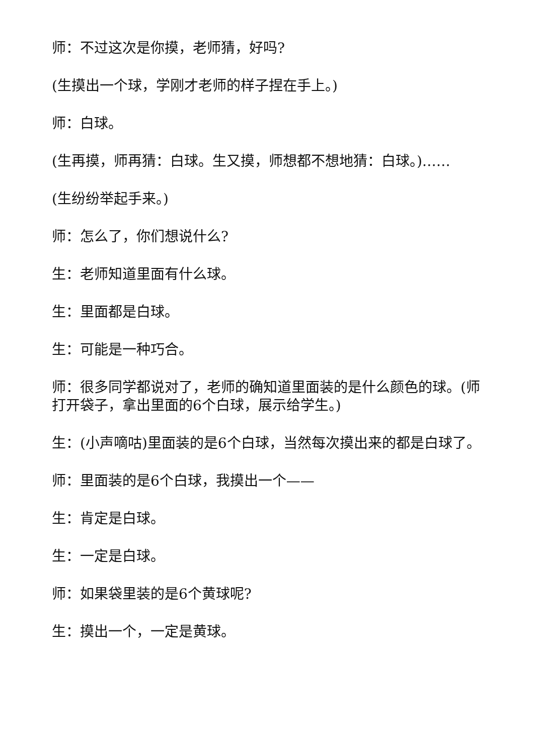师：不过这次是你摸，老师猜，好吗?
(生摸出一个球，学刚才老师的样子捏在手上。)
师：白球。
(生再摸，师再猜：白球。生又摸，师想都不想地猜：白球。)……
(生纷纷举起手来。)
师：怎么了，你们想说什么?
生：老师知道里面有什么球。
生：里面都是白球。
生：可能是一种巧合。
师：很多同学都说对了，老师的确知道里面装的是什么颜色的球。(师打开袋子，拿出里面的6个白球，展示给学生。)
生：(小声嘀咕)里面装的是6个白球，当然每次摸出来的都是白球了。
师：里面装的是6个白球，我摸出一个——
生：肯定是白球。
生：一定是白球。
师：如果袋里装的是6个黄球呢?
生：摸出一个，一定是黄球。